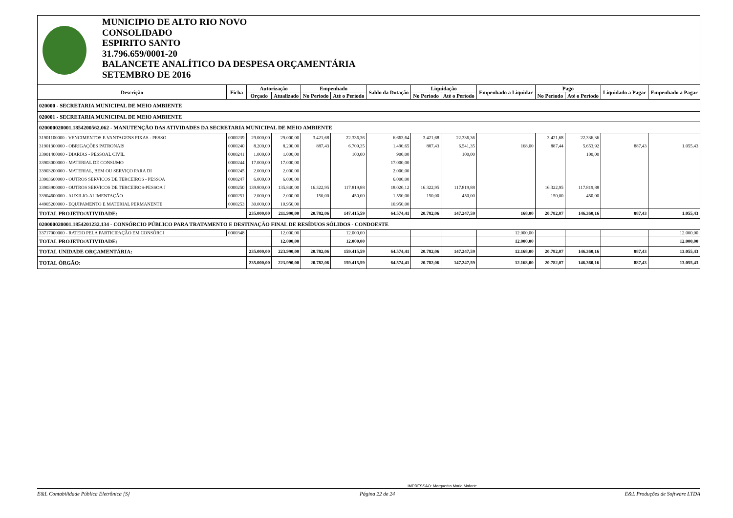MUNICIPIO DE ALTO RIO NOVO
CONSOLIDADO
ESPIRITO SANTO
31.796.659/0001-20
BALANCETE ANALÍTICO DA DESPESA ORÇAMENTÁRIA
SETEMBRO DE 2016
| Descrição | Ficha | Autorização | | Empenhado | | Saldo da Dotação | Liquidação | | Empenhado a Liquidar | Pago | | Liquidado a Pagar | Empenhado a Pagar |
| --- | --- | --- | --- | --- | --- | --- | --- | --- | --- | --- | --- | --- | --- |
| | | Orçado | Atualizado | No Período | Até o Período | | No Período | Até o Período | | No Período | Até o Período | | |
| 020000 - SECRETARIA MUNICIPAL DE MEIO AMBIENTE | | | | | | | | | | | | | |
| 020001 - SECRETARIA MUNICIPAL DE MEIO AMBIENTE | | | | | | | | | | | | | |
| 020000020001.1854200562.062 - MANUTENÇÃO DAS ATIVIDADES DA SECRETARIA MUNICIPAL DE MEIO AMBIENTE | | | | | | | | | | | | | |
| 31901100000 - VENCIMENTOS E VANTAGENS FIXAS - PESSO | 0000239 | 29.000,00 | 29.000,00 | 3.421,68 | 22.336,36 | 6.663,64 | 3.421,68 | 22.336,36 | | 3.421,68 | 22.336,36 | | |
| 31901300000 - OBRIGAÇÕES PATRONAIS | 0000240 | 8.200,00 | 8.200,00 | 887,43 | 6.709,35 | 1.490,65 | 887,43 | 6.541,35 | 168,00 | 887,44 | 5.653,92 | 887,43 | 1.055,43 |
| 33901400000 - DIARIAS - PESSOAL CIVIL | 0000241 | 1.000,00 | 1.000,00 | | 100,00 | 900,00 | | 100,00 | | | 100,00 | | |
| 33903000000 - MATERIAL DE CONSUMO | 0000244 | 17.000,00 | 17.000,00 | | | 17.000,00 | | | | | | | |
| 33903200000 - MATERIAL, BEM OU SERVIÇO PARA DI | 0000245 | 2.000,00 | 2.000,00 | | | 2.000,00 | | | | | | | |
| 33903600000 - OUTROS SERVICOS DE TERCEIROS - PESSOA | 0000247 | 6.000,00 | 6.000,00 | | | 6.000,00 | | | | | | | |
| 33903900000 - OUTROS SERVICOS DE TERCEIROS-PESSOA J | 0000250 | 139.800,00 | 135.840,00 | 16.322,95 | 117.819,88 | 18.020,12 | 16.322,95 | 117.819,88 | | 16.322,95 | 117.819,88 | | |
| 33904600000 - AUXILIO-ALIMENTAÇÃO | 0000251 | 2.000,00 | 2.000,00 | 150,00 | 450,00 | 1.550,00 | 150,00 | 450,00 | | 150,00 | 450,00 | | |
| 44905200000 - EQUIPAMENTO E MATERIAL PERMANENTE | 0000253 | 30.000,00 | 10.950,00 | | | 10.950,00 | | | | | | | |
| TOTAL PROJETO/ATIVIDADE: | | 235.000,00 | 211.990,00 | 20.782,06 | 147.415,59 | 64.574,41 | 20.782,06 | 147.247,59 | 168,00 | 20.782,07 | 146.360,16 | 887,43 | 1.055,43 |
| 020000020001.1854201232.134 - CONSÓRCIO PÚBLICO PARA TRATAMENTO E DESTINAÇÃO FINAL DE RESÍDUOS SÓLIDOS - CONDOESTE | | | | | | | | | | | | | |
| 33717000000 - RATEIO PELA PARTICIPAÇÃO EM CONSÓRCI | 0000348 | | 12.000,00 | | 12.000,00 | | | | 12.000,00 | | | | 12.000,00 |
| TOTAL PROJETO/ATIVIDADE: | | | 12.000,00 | | 12.000,00 | | | | 12.000,00 | | | | 12.000,00 |
| TOTAL UNIDADE ORÇAMENTÁRIA: | | 235.000,00 | 223.990,00 | 20.782,06 | 159.415,59 | 64.574,41 | 20.782,06 | 147.247,59 | 12.168,00 | 20.782,07 | 146.360,16 | 887,43 | 13.055,43 |
| TOTAL ÓRGÃO: | | 235.000,00 | 223.990,00 | 20.782,06 | 159.415,59 | 64.574,41 | 20.782,06 | 147.247,59 | 12.168,00 | 20.782,07 | 146.360,16 | 887,43 | 13.055,43 |
IMPRESSÃO: Marguerita Maria Maforte
E&L Contabilidade Pública Eletrônica [S] Página 22 de 24 E&L Produções de Software LTDA